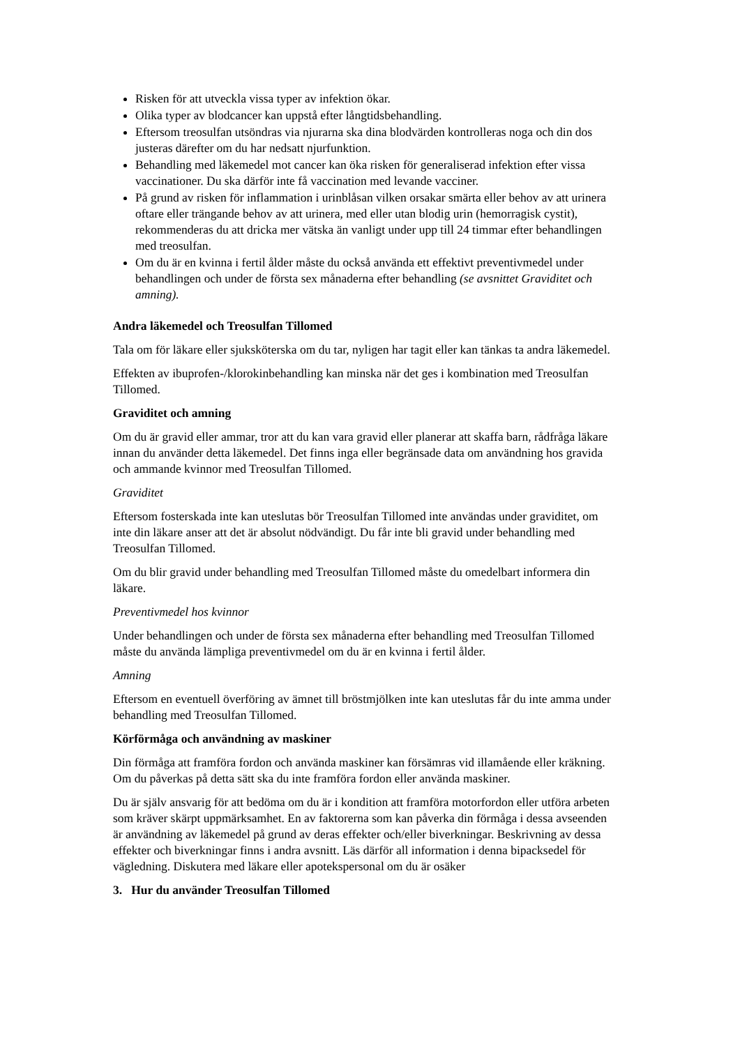Risken för att utveckla vissa typer av infektion ökar.
Olika typer av blodcancer kan uppstå efter långtidsbehandling.
Eftersom treosulfan utsöndras via njurarna ska dina blodvärden kontrolleras noga och din dos justeras därefter om du har nedsatt njurfunktion.
Behandling med läkemedel mot cancer kan öka risken för generaliserad infektion efter vissa vaccinationer. Du ska därför inte få vaccination med levande vacciner.
På grund av risken för inflammation i urinblåsan vilken orsakar smärta eller behov av att urinera oftare eller trängande behov av att urinera, med eller utan blodig urin (hemorragisk cystit), rekommenderas du att dricka mer vätska än vanligt under upp till 24 timmar efter behandlingen med treosulfan.
Om du är en kvinna i fertil ålder måste du också använda ett effektivt preventivmedel under behandlingen och under de första sex månaderna efter behandling (se avsnittet Graviditet och amning).
Andra läkemedel och Treosulfan Tillomed
Tala om för läkare eller sjuksköterska om du tar, nyligen har tagit eller kan tänkas ta andra läkemedel.
Effekten av ibuprofen-/klorokinbehandling kan minska när det ges i kombination med Treosulfan Tillomed.
Graviditet och amning
Om du är gravid eller ammar, tror att du kan vara gravid eller planerar att skaffa barn, rådfråga läkare innan du använder detta läkemedel. Det finns inga eller begränsade data om användning hos gravida och ammande kvinnor med Treosulfan Tillomed.
Graviditet
Eftersom fosterskada inte kan uteslutas bör Treosulfan Tillomed inte användas under graviditet, om inte din läkare anser att det är absolut nödvändigt. Du får inte bli gravid under behandling med Treosulfan Tillomed.
Om du blir gravid under behandling med Treosulfan Tillomed måste du omedelbart informera din läkare.
Preventivmedel hos kvinnor
Under behandlingen och under de första sex månaderna efter behandling med Treosulfan Tillomed måste du använda lämpliga preventivmedel om du är en kvinna i fertil ålder.
Amning
Eftersom en eventuell överföring av ämnet till bröstmjölken inte kan uteslutas får du inte amma under behandling med Treosulfan Tillomed.
Körförmåga och användning av maskiner
Din förmåga att framföra fordon och använda maskiner kan försämras vid illamående eller kräkning. Om du påverkas på detta sätt ska du inte framföra fordon eller använda maskiner.
Du är själv ansvarig för att bedöma om du är i kondition att framföra motorfordon eller utföra arbeten som kräver skärpt uppmärksamhet. En av faktorerna som kan påverka din förmåga i dessa avseenden är användning av läkemedel på grund av deras effekter och/eller biverkningar. Beskrivning av dessa effekter och biverkningar finns i andra avsnitt. Läs därför all information i denna bipacksedel för vägledning. Diskutera med läkare eller apotekspersonal om du är osäker
3. Hur du använder Treosulfan Tillomed